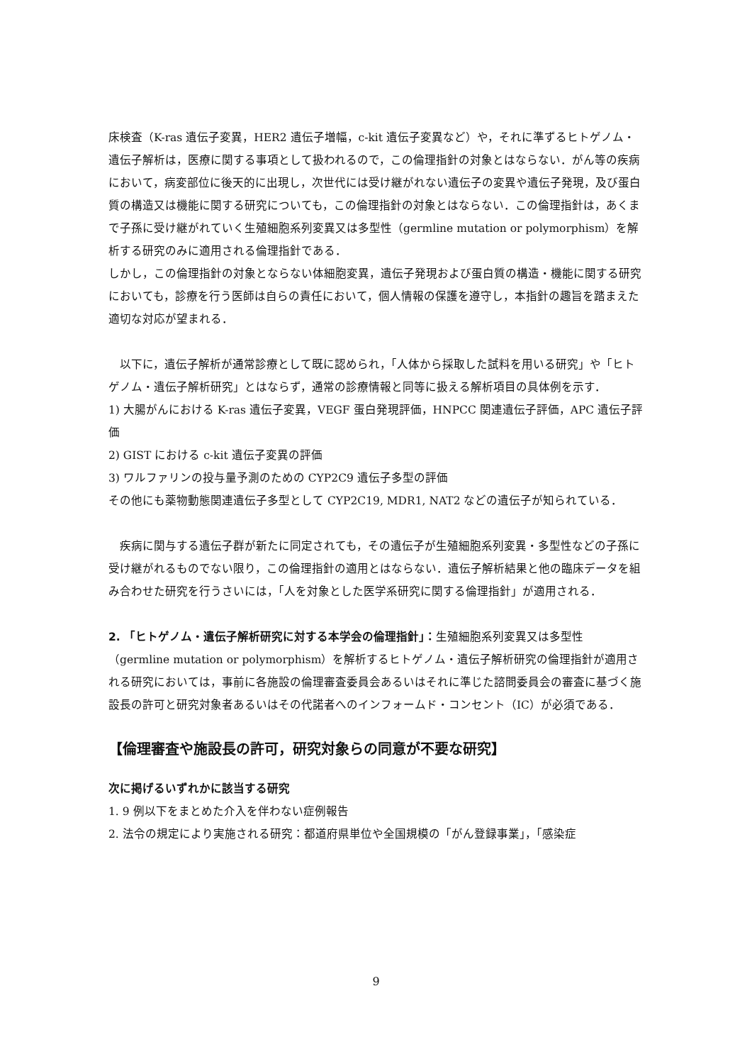床検査（K-ras 遺伝子変異，HER2 遺伝子増幅，c-kit 遺伝子変異など）や，それに準ずるヒトゲノム・遺伝子解析は，医療に関する事項として扱われるので，この倫理指針の対象とはならない．がん等の疾病において，病変部位に後天的に出現し，次世代には受け継がれない遺伝子の変異や遺伝子発現，及び蛋白質の構造又は機能に関する研究についても，この倫理指針の対象とはならない．この倫理指針は，あくまで子孫に受け継がれていく生殖細胞系列変異又は多型性（germline mutation or polymorphism）を解析する研究のみに適用される倫理指針である．
しかし，この倫理指針の対象とならない体細胞変異，遺伝子発現および蛋白質の構造・機能に関する研究においても，診療を行う医師は自らの責任において，個人情報の保護を遵守し，本指針の趣旨を踏まえた適切な対応が望まれる．
　以下に，遺伝子解析が通常診療として既に認められ，「人体から採取した試料を用いる研究」や「ヒトゲノム・遺伝子解析研究」とはならず，通常の診療情報と同等に扱える解析項目の具体例を示す．
1) 大腸がんにおける K-ras 遺伝子変異，VEGF 蛋白発現評価，HNPCC 関連遺伝子評価，APC 遺伝子評価
2) GIST における c-kit 遺伝子変異の評価
3) ワルファリンの投与量予測のための CYP2C9 遺伝子多型の評価
その他にも薬物動態関連遺伝子多型として CYP2C19, MDR1, NAT2 などの遺伝子が知られている．
　疾病に関与する遺伝子群が新たに同定されても，その遺伝子が生殖細胞系列変異・多型性などの子孫に受け継がれるものでない限り，この倫理指針の適用とはならない．遺伝子解析結果と他の臨床データを組み合わせた研究を行うさいには，「人を対象とした医学系研究に関する倫理指針」が適用される．
2. 「ヒトゲノム・遺伝子解析研究に対する本学会の倫理指針」：生殖細胞系列変異又は多型性（germline mutation or polymorphism）を解析するヒトゲノム・遺伝子解析研究の倫理指針が適用される研究においては，事前に各施設の倫理審査委員会あるいはそれに準じた諮問委員会の審査に基づく施設長の許可と研究対象者あるいはその代諾者へのインフォームド・コンセント（IC）が必須である．
【倫理審査や施設長の許可，研究対象らの同意が不要な研究】
次に掲げるいずれかに該当する研究
1. 9 例以下をまとめた介入を伴わない症例報告
2. 法令の規定により実施される研究：都道府県単位や全国規模の「がん登録事業」，「感染症
9